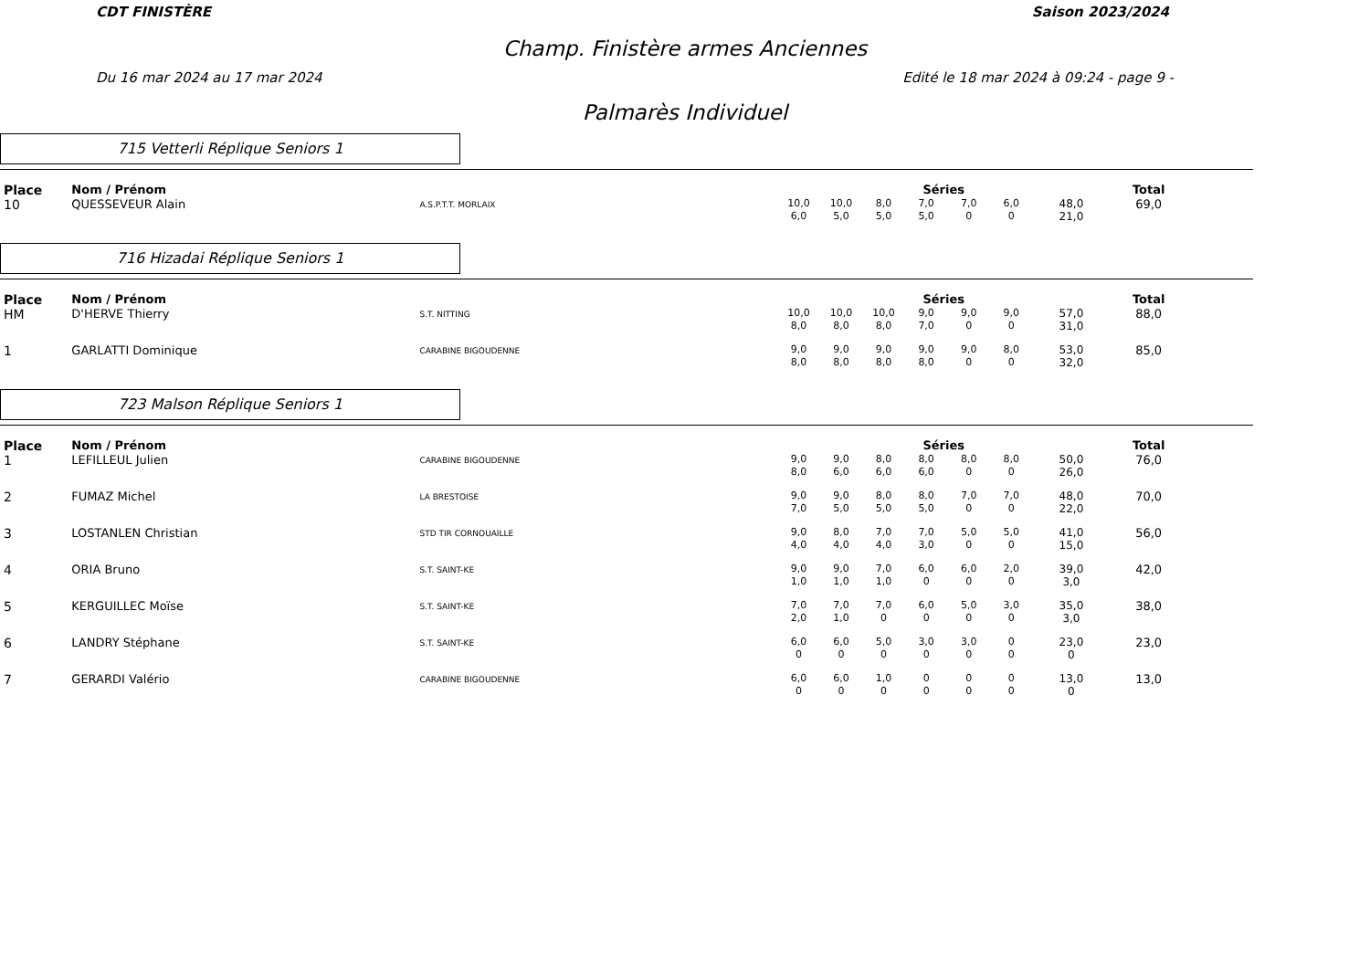CDT FINISTÈRE Saison 2023/2024
Champ. Finistère armes Anciennes
Du 16 mar 2024 au 17 mar 2024 Edité le 18 mar 2024 à 09:24 - page 9 -
Palmarès Individuel
715 Vetterli Réplique Seniors 1
| Place | Nom / Prénom | | Séries | | | | | | | Total |
| --- | --- | --- | --- | --- | --- | --- | --- | --- | --- | --- |
| 10 | QUESSEVEUR Alain | A.S.P.T.T. MORLAIX | 10,0 6,0 | 10,0 5,0 | 8,0 5,0 | 7,0 5,0 | 7,0 0 | 6,0 0 | 48,0 21,0 | 69,0 |
716 Hizadai Réplique Seniors 1
| Place | Nom / Prénom | | Séries | | | | | | | Total |
| --- | --- | --- | --- | --- | --- | --- | --- | --- | --- | --- |
| HM | D'HERVE Thierry | S.T. NITTING | 10,0 8,0 | 10,0 8,0 | 10,0 8,0 | 9,0 7,0 | 9,0 0 | 9,0 0 | 57,0 31,0 | 88,0 |
| 1 | GARLATTI Dominique | CARABINE BIGOUDENNE | 9,0 8,0 | 9,0 8,0 | 9,0 8,0 | 9,0 8,0 | 9,0 0 | 8,0 0 | 53,0 32,0 | 85,0 |
723 Malson Réplique Seniors 1
| Place | Nom / Prénom | | Séries | | | | | | | Total |
| --- | --- | --- | --- | --- | --- | --- | --- | --- | --- | --- |
| 1 | LEFILLEUL Julien | CARABINE BIGOUDENNE | 9,0 8,0 | 9,0 6,0 | 8,0 6,0 | 8,0 6,0 | 8,0 0 | 8,0 0 | 50,0 26,0 | 76,0 |
| 2 | FUMAZ Michel | LA BRESTOISE | 9,0 7,0 | 9,0 5,0 | 8,0 5,0 | 8,0 5,0 | 7,0 0 | 7,0 0 | 48,0 22,0 | 70,0 |
| 3 | LOSTANLEN Christian | STD TIR CORNOUAILLE | 9,0 4,0 | 8,0 4,0 | 7,0 4,0 | 7,0 3,0 | 5,0 0 | 5,0 0 | 41,0 15,0 | 56,0 |
| 4 | ORIA Bruno | S.T. SAINT-KE | 9,0 1,0 | 9,0 1,0 | 7,0 1,0 | 6,0 0 | 6,0 0 | 2,0 0 | 39,0 3,0 | 42,0 |
| 5 | KERGUILLEC Moïse | S.T. SAINT-KE | 7,0 2,0 | 7,0 1,0 | 7,0 0 | 6,0 0 | 5,0 0 | 3,0 0 | 35,0 3,0 | 38,0 |
| 6 | LANDRY Stéphane | S.T. SAINT-KE | 6,0 0 | 6,0 0 | 5,0 0 | 3,0 0 | 3,0 0 | 0 0 | 23,0 0 | 23,0 |
| 7 | GERARDI Valério | CARABINE BIGOUDENNE | 6,0 0 | 6,0 0 | 1,0 0 | 0 0 | 0 0 | 0 0 | 13,0 0 | 13,0 |